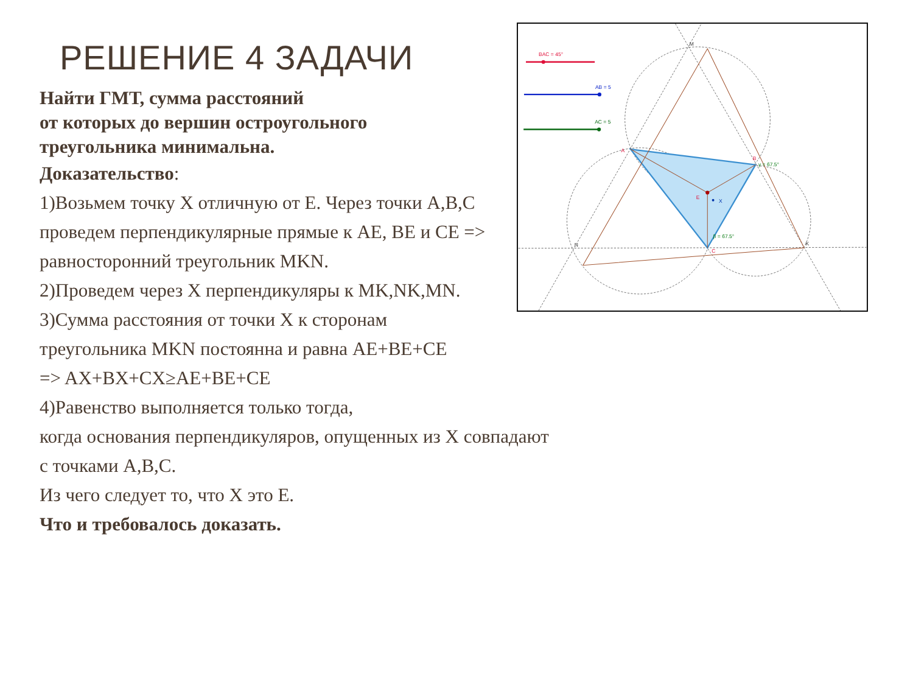BAC = 45°
AB = 5
AC = 5
A
B
C
E
X
M
N
K
γ = 67.5°
β = 67.5°
РЕШЕНИЕ 4 ЗАДАЧИ
Найти ГМТ, сумма расстояний
от которых до вершин остроугольного
треугольника минимальна.
Доказательство:
1)Возьмем точку X отличную от E. Через точки A,B,C
проведем перпендикулярные прямые к AE, BE и CE =>
равносторонний треугольник MKN.
2)Проведем через X перпендикуляры к MK,NK,MN.
3)Сумма расстояния от точки X к сторонам
треугольника MKN постоянна и равна AE+BE+CE
=> AX+BX+CX≥AE+BE+CE
4)Равенство выполняется только тогда,
когда основания перпендикуляров, опущенных из X совпадают
с точками A,B,C.
Из чего следует то, что X это E.
Что и требовалось доказать.